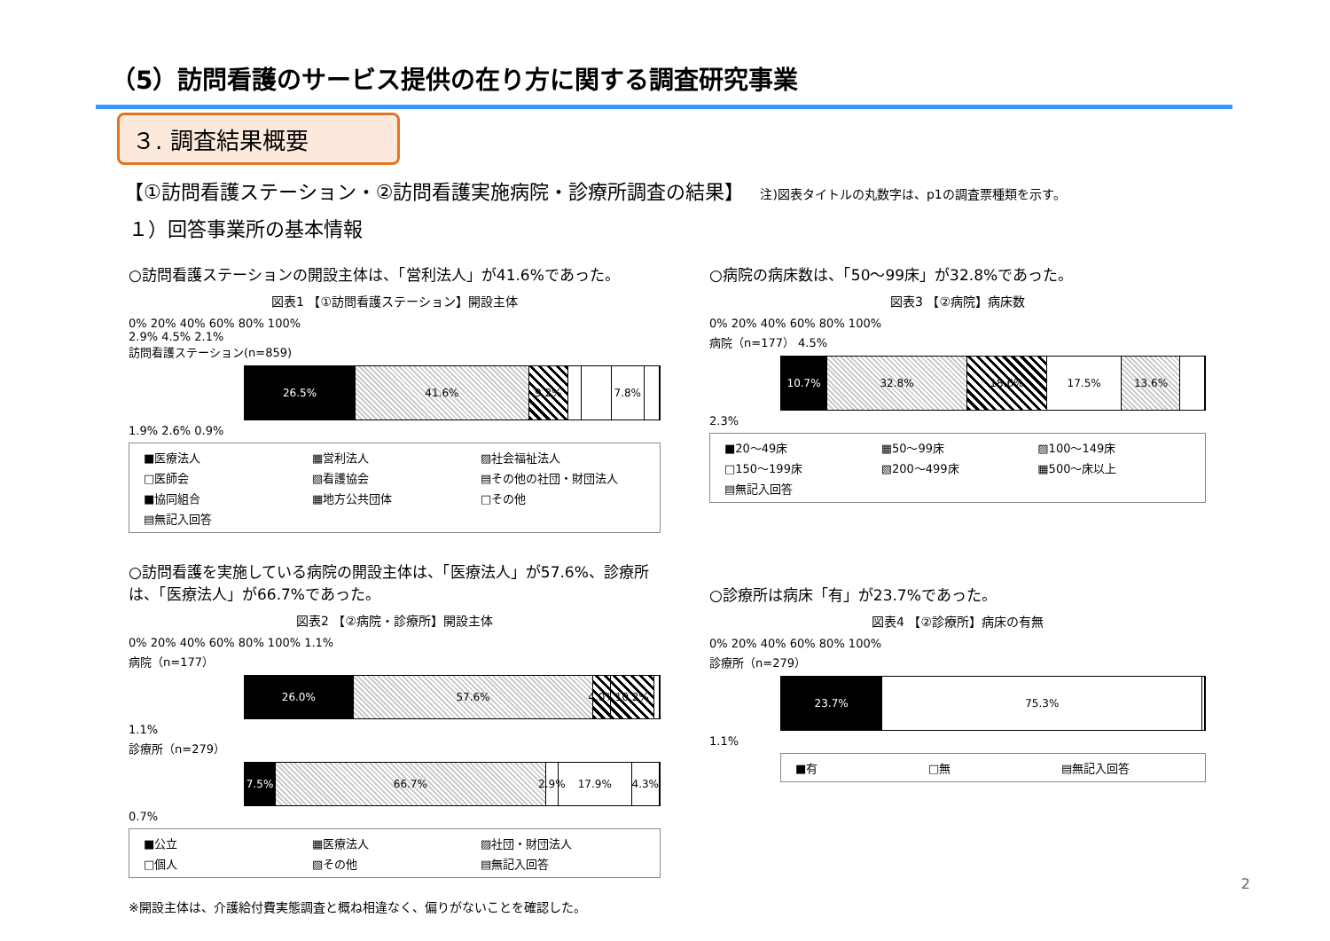（5）訪問看護のサービス提供の在り方に関する調査研究事業
３. 調査結果概要
【①訪問看護ステーション・②訪問看護実施病院・診療所調査の結果】 注)図表タイトルの丸数字は、p1の調査票種類を示す。
１）回答事業所の基本情報
○訪問看護ステーションの開設主体は、「営利法人」が41.6%であった。
図表1 【①訪問看護ステーション】開設主体
0% 20% 40% 60% 80% 100%
2.9% 4.5% 2.1%
訪問看護ステーション(n=859)
26.5% 41.6% 9.2% 7.8%
1.9% 2.6% 0.9%
■医療法人 ▦営利法人 ▨社会福祉法人 □医師会 ▧看護協会 ▤その他の社団・財団法人 ■協同組合 ▦地方公共団体 □その他 ▤無記入回答
○訪問看護を実施している病院の開設主体は、「医療法人」が57.6%、診療所は、「医療法人」が66.7%であった。
図表2 【②病院・診療所】開設主体
0% 20% 40% 60% 80% 100% 1.1%
病院（n=177）
26.0% 57.6% 4.0% 10.2%
1.1%
診療所（n=279）
7.5% 66.7% 2.9% 17.9% 4.3%
0.7%
■公立 ▦医療法人 ▨社団・財団法人 □個人 ▧その他 ▤無記入回答
○病院の病床数は、「50～99床」が32.8%であった。
図表3 【②病院】病床数
0% 20% 40% 60% 80% 100%
病院（n=177） 4.5%
10.7% 32.8% 18.6% 17.5% 13.6%
2.3%
■20～49床 ▦50～99床 ▨100～149床 □150～199床 ▧200～499床 ▦500～床以上 ▤無記入回答
○診療所は病床「有」が23.7%であった。
図表4 【②診療所】病床の有無
0% 20% 40% 60% 80% 100%
診療所（n=279）
23.7% 75.3%
1.1%
■有 □無 ▤無記入回答
※開設主体は、介護給付費実態調査と概ね相違なく、偏りがないことを確認した。
2